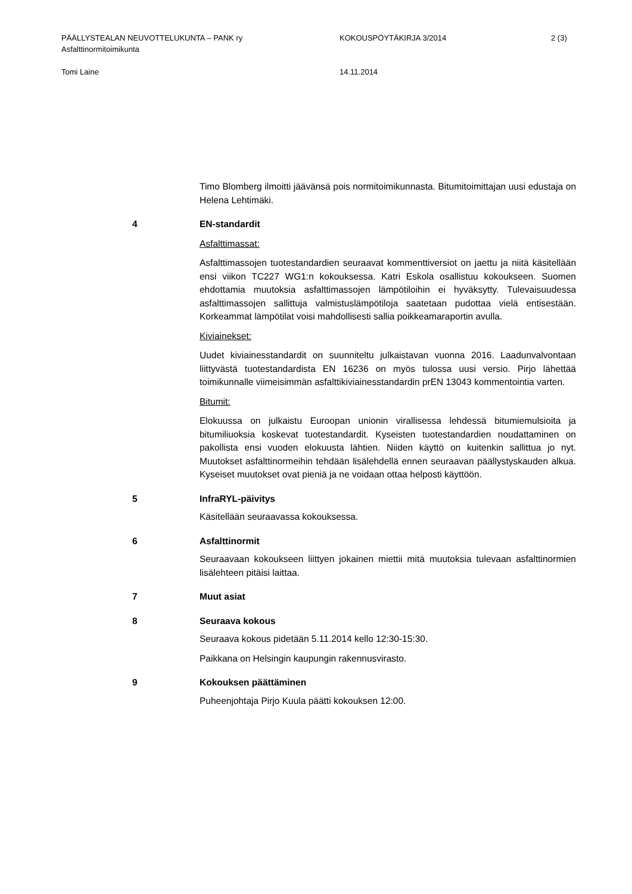PÄÄLLYSTEALAN NEUVOTTELUKUNTA – PANK ry KOKOUSPÖYTÄKIRJA 3/2014 2 (3)
Asfalttinormitoimikunta
Tomi Laine 14.11.2014
Timo Blomberg ilmoitti jäävänsä pois normitoimikunnasta. Bitumitoimittajan uusi edustaja on Helena Lehtimäki.
4 EN-standardit
Asfalttimassat:
Asfalttimassojen tuotestandardien seuraavat kommenttiversiot on jaettu ja niitä käsitellään ensi viikon TC227 WG1:n kokouksessa. Katri Eskola osallistuu kokoukseen. Suomen ehdottamia muutoksia asfalttimassojen lämpötiloihin ei hyväksytty. Tulevaisuudessa asfalttimassojen sallittuja valmistuslämpötiloja saatetaan pudottaa vielä entisestään. Korkeammat lämpötilat voisi mahdollisesti sallia poikkeamaraportin avulla.
Kiviainekset:
Uudet kiviainesstandardit on suunniteltu julkaistavan vuonna 2016. Laadunvalvontaan liittyvästä tuotestandardista EN 16236 on myös tulossa uusi versio. Pirjo lähettää toimikunnalle viimeisimmän asfalttikiviainesstandardin prEN 13043 kommentointia varten.
Bitumit:
Elokuussa on julkaistu Euroopan unionin virallisessa lehdessä bitumiemulsioita ja bitumiliuoksia koskevat tuotestandardit. Kyseisten tuotestandardien noudattaminen on pakollista ensi vuoden elokuusta lähtien. Niiden käyttö on kuitenkin sallittua jo nyt. Muutokset asfalttinormeihin tehdään lisälehdellä ennen seuraavan päällystyskauden alkua. Kyseiset muutokset ovat pieniä ja ne voidaan ottaa helposti käyttöön.
5 InfraRYL-päivitys
Käsitellään seuraavassa kokouksessa.
6 Asfalttinormit
Seuraavaan kokoukseen liittyen jokainen miettii mitä muutoksia tulevaan asfalttinormien lisälehteen pitäisi laittaa.
7 Muut asiat
8 Seuraava kokous
Seuraava kokous pidetään 5.11.2014 kello 12:30-15:30.
Paikkana on Helsingin kaupungin rakennusvirasto.
9 Kokouksen päättäminen
Puheenjohtaja Pirjo Kuula päätti kokouksen 12:00.